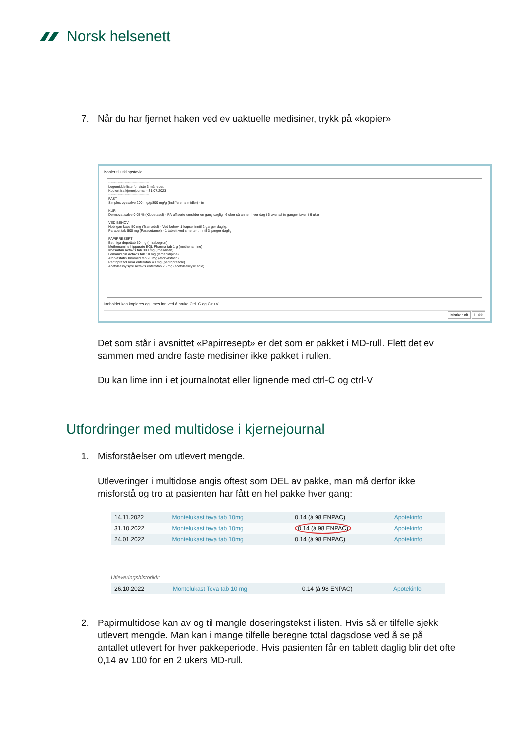Norsk helsenett
7. Når du har fjernet haken ved ev uaktuelle medisiner, trykk på «kopier»
Kopier til utklippstavle
-----------------------------------
Legemiddelliste for siste 3 måneder.
Kopiert fra kjernejournal - 31.07.2023
-----------------------------------
FAST
Simplex øyesalve 200 mg/g/800 mg/g (Indifferente midler) - tn
KUR
Dermovat salve 0,05 % (Klobetasol) - PÅ affiserte områder en gang daglig i 6 uker så annen hver dag i 6 uker så to ganger iuken i 6 uker
VED BEHOV
Nobligan kaps 50 mg (Tramadol) - Ved behov. 1 kapsel inntil 2 ganger daglig.
Paracet tab 500 mg (Paracetamol) - 1 tablett ved smerter , inntil 3 ganger daglig
PAPIRRESEPT
Betmiga depottab 50 mg (mirabegron)
Methenamine hippurate EQL Pharma tab 1 g (methenamine)
Irbesartan Actavis tab 300 mg (irbesartan)
Lerkanidipin Actavis tab 10 mg (lercanidipine)
Atorvastatin Xiromed tab 20 mg (atorvastatin)
Pantoprazol Krka enterotab 40 mg (pantoprazole)
Acetylsalisylsyre Actavis enterotab 75 mg (acetylsalicylic acid)
Innholdet kan kopieres og limes inn ved å bruke Ctrl+C og Ctrl+V.
Marker alt Lukk
Det som står i avsnittet «Papirresept» er det som er pakket i MD-rull. Flett det ev sammen med andre faste medisiner ikke pakket i rullen.
Du kan lime inn i et journalnotat eller lignende med ctrl-C og ctrl-V
Utfordringer med multidose i kjernejournal
1. Misforståelser om utlevert mengde.
Utleveringer i multidose angis oftest som DEL av pakke, man må derfor ikke misforstå og tro at pasienten har fått en hel pakke hver gang:
| 14.11.2022 | Montelukast teva tab 10mg | 0.14 (á 98 ENPAC) | Apotekinfo |
| 31.10.2022 | Montelukast teva tab 10mg | 0.14 (á 98 ENPAC) | Apotekinfo |
| 24.01.2022 | Montelukast teva tab 10mg | 0.14 (á 98 ENPAC) | Apotekinfo |
Utleveringshistorikk:
| 26.10.2022 | Montelukast Teva tab 10 mg | 0.14 (á 98 ENPAC) | Apotekinfo |
2. Papirmultidose kan av og til mangle doseringstekst i listen. Hvis så er tilfelle sjekk utlevert mengde. Man kan i mange tilfelle beregne total dagsdose ved å se på antallet utlevert for hver pakkeperiode. Hvis pasienten får en tablett daglig blir det ofte 0,14 av 100 for en 2 ukers MD-rull.